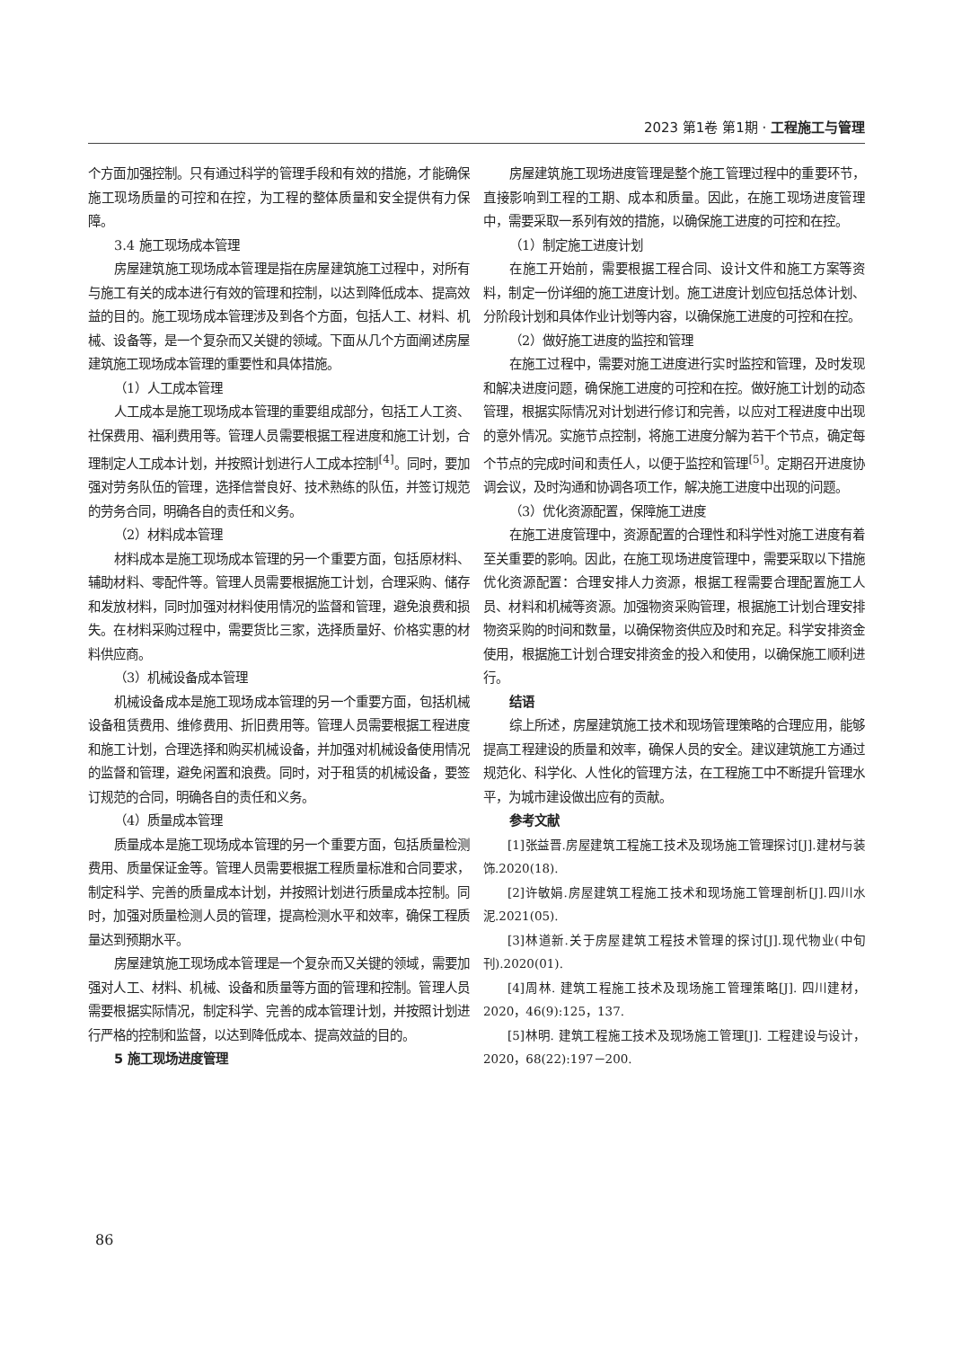2023 第1卷 第1期 · 工程施工与管理
个方面加强控制。只有通过科学的管理手段和有效的措施，才能确保施工现场质量的可控和在控，为工程的整体质量和安全提供有力保障。
3.4 施工现场成本管理
房屋建筑施工现场成本管理是指在房屋建筑施工过程中，对所有与施工有关的成本进行有效的管理和控制，以达到降低成本、提高效益的目的。施工现场成本管理涉及到各个方面，包括人工、材料、机械、设备等，是一个复杂而又关键的领域。下面从几个方面阐述房屋建筑施工现场成本管理的重要性和具体措施。
（1）人工成本管理
人工成本是施工现场成本管理的重要组成部分，包括工人工资、社保费用、福利费用等。管理人员需要根据工程进度和施工计划，合理制定人工成本计划，并按照计划进行人工成本控制<sup>[4]</sup>。同时，要加强对劳务队伍的管理，选择信誉良好、技术熟练的队伍，并签订规范的劳务合同，明确各自的责任和义务。
（2）材料成本管理
材料成本是施工现场成本管理的另一个重要方面，包括原材料、辅助材料、零配件等。管理人员需要根据施工计划，合理采购、储存和发放材料，同时加强对材料使用情况的监督和管理，避免浪费和损失。在材料采购过程中，需要货比三家，选择质量好、价格实惠的材料供应商。
（3）机械设备成本管理
机械设备成本是施工现场成本管理的另一个重要方面，包括机械设备租赁费用、维修费用、折旧费用等。管理人员需要根据工程进度和施工计划，合理选择和购买机械设备，并加强对机械设备使用情况的监督和管理，避免闲置和浪费。同时，对于租赁的机械设备，要签订规范的合同，明确各自的责任和义务。
（4）质量成本管理
质量成本是施工现场成本管理的另一个重要方面，包括质量检测费用、质量保证金等。管理人员需要根据工程质量标准和合同要求，制定科学、完善的质量成本计划，并按照计划进行质量成本控制。同时，加强对质量检测人员的管理，提高检测水平和效率，确保工程质量达到预期水平。
房屋建筑施工现场成本管理是一个复杂而又关键的领域，需要加强对人工、材料、机械、设备和质量等方面的管理和控制。管理人员需要根据实际情况，制定科学、完善的成本管理计划，并按照计划进行严格的控制和监督，以达到降低成本、提高效益的目的。
5 施工现场进度管理
房屋建筑施工现场进度管理是整个施工管理过程中的重要环节，直接影响到工程的工期、成本和质量。因此，在施工现场进度管理中，需要采取一系列有效的措施，以确保施工进度的可控和在控。
（1）制定施工进度计划
在施工开始前，需要根据工程合同、设计文件和施工方案等资料，制定一份详细的施工进度计划。施工进度计划应包括总体计划、分阶段计划和具体作业计划等内容，以确保施工进度的可控和在控。
（2）做好施工进度的监控和管理
在施工过程中，需要对施工进度进行实时监控和管理，及时发现和解决进度问题，确保施工进度的可控和在控。做好施工计划的动态管理，根据实际情况对计划进行修订和完善，以应对工程进度中出现的意外情况。实施节点控制，将施工进度分解为若干个节点，确定每个节点的完成时间和责任人，以便于监控和管理<sup>[5]</sup>。定期召开进度协调会议，及时沟通和协调各项工作，解决施工进度中出现的问题。
（3）优化资源配置，保障施工进度
在施工进度管理中，资源配置的合理性和科学性对施工进度有着至关重要的影响。因此，在施工现场进度管理中，需要采取以下措施优化资源配置：合理安排人力资源，根据工程需要合理配置施工人员、材料和机械等资源。加强物资采购管理，根据施工计划合理安排物资采购的时间和数量，以确保物资供应及时和充足。科学安排资金使用，根据施工计划合理安排资金的投入和使用，以确保施工顺利进行。
结语
综上所述，房屋建筑施工技术和现场管理策略的合理应用，能够提高工程建设的质量和效率，确保人员的安全。建议建筑施工方通过规范化、科学化、人性化的管理方法，在工程施工中不断提升管理水平，为城市建设做出应有的贡献。
参考文献
[1]张益晋.房屋建筑工程施工技术及现场施工管理探讨[J].建材与装饰.2020(18).
[2]许敏娟.房屋建筑工程施工技术和现场施工管理剖析[J].四川水泥.2021(05).
[3]林道新.关于房屋建筑工程技术管理的探讨[J].现代物业(中旬刊).2020(01).
[4]周林. 建筑工程施工技术及现场施工管理策略[J]. 四川建材，2020，46(9):125，137.
[5]林明. 建筑工程施工技术及现场施工管理[J]. 工程建设与设计，2020，68(22):197－200.
86